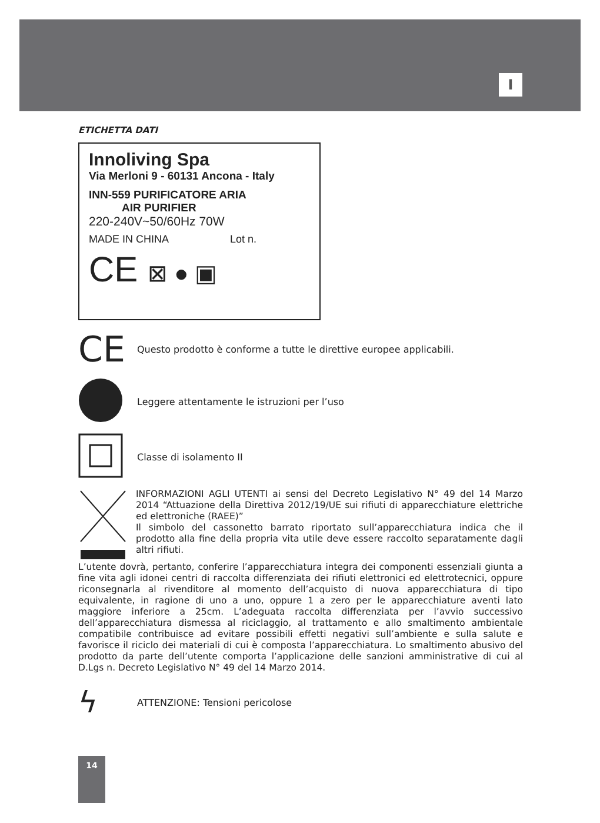I
ETICHETTA DATI
Innoliving Spa
Via Merloni 9 - 60131 Ancona - Italy
INN-559 PURIFICATORE ARIA
AIR PURIFIER
220-240V~50/60Hz 70W
MADE IN CHINA Lot n.
CE ⊠ ● ▣
CE
Questo prodotto è conforme a tutte le direttive europee applicabili.
Leggere attentamente le istruzioni per l’uso
Classe di isolamento II
INFORMAZIONI AGLI UTENTI ai sensi del Decreto Legislativo N° 49 del 14 Marzo 2014 “Attuazione della Direttiva 2012/19/UE sui rifiuti di apparecchiature elettriche ed elettroniche (RAEE)”
Il simbolo del cassonetto barrato riportato sull’apparecchiatura indica che il prodotto alla fine della propria vita utile deve essere raccolto separatamente dagli altri rifiuti.
L’utente dovrà, pertanto, conferire l’apparecchiatura integra dei componenti essenziali giunta a fine vita agli idonei centri di raccolta differenziata dei rifiuti elettronici ed elettrotecnici, oppure riconsegnarla al rivenditore al momento dell’acquisto di nuova apparecchiatura di tipo equivalente, in ragione di uno a uno, oppure 1 a zero per le apparecchiature aventi lato maggiore inferiore a 25cm. L’adeguata raccolta differenziata per l’avvio successivo dell’apparecchiatura dismessa al riciclaggio, al trattamento e allo smaltimento ambientale compatibile contribuisce ad evitare possibili effetti negativi sull’ambiente e sulla salute e favorisce il riciclo dei materiali di cui è composta l’apparecchiatura. Lo smaltimento abusivo del prodotto da parte dell’utente comporta l’applicazione delle sanzioni amministrative di cui al D.Lgs n. Decreto Legislativo N° 49 del 14 Marzo 2014.
ϟ
ATTENZIONE: Tensioni pericolose
14